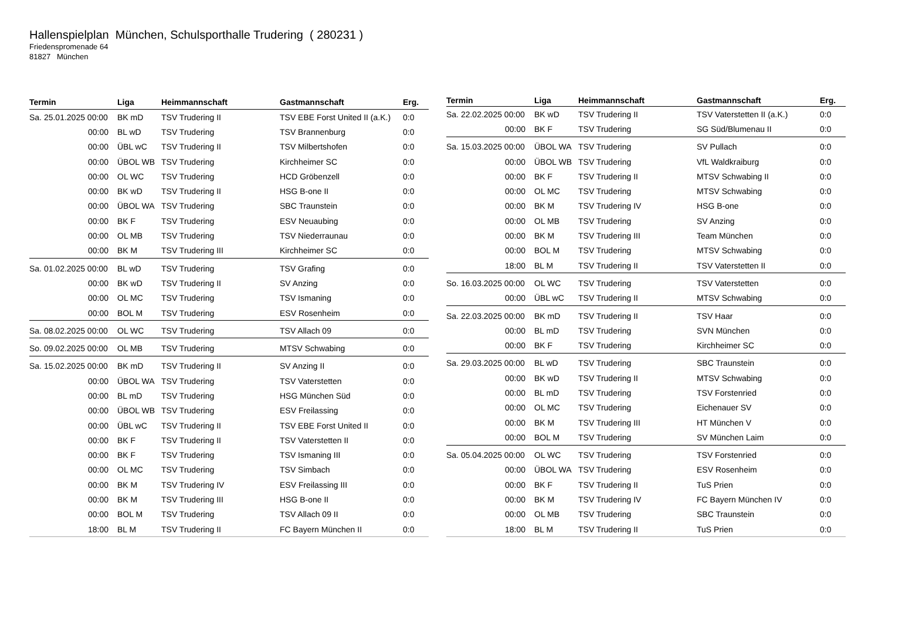Hallenspielplan München, Schulsporthalle Trudering ( 280231 )
Friedenspromenade 64
81827 München
| Termin | Liga | Heimmannschaft | Gastmannschaft | Erg. |
| --- | --- | --- | --- | --- |
| Sa. 25.01.2025 00:00 | BK mD | TSV Trudering II | TSV EBE Forst United II (a.K.) | 0:0 |
| 00:00 | BL wD | TSV Trudering | TSV Brannenburg | 0:0 |
| 00:00 | ÜBL wC | TSV Trudering II | TSV Milbertshofen | 0:0 |
| 00:00 | ÜBOL WB | TSV Trudering | Kirchheimer SC | 0:0 |
| 00:00 | OL WC | TSV Trudering | HCD Gröbenzell | 0:0 |
| 00:00 | BK wD | TSV Trudering II | HSG B-one II | 0:0 |
| 00:00 | ÜBOL WA | TSV Trudering | SBC Traunstein | 0:0 |
| 00:00 | BK F | TSV Trudering | ESV Neuaubing | 0:0 |
| 00:00 | OL MB | TSV Trudering | TSV Niederraunau | 0:0 |
| 00:00 | BK M | TSV Trudering III | Kirchheimer SC | 0:0 |
| Sa. 01.02.2025 00:00 | BL wD | TSV Trudering | TSV Grafing | 0:0 |
| 00:00 | BK wD | TSV Trudering II | SV Anzing | 0:0 |
| 00:00 | OL MC | TSV Trudering | TSV Ismaning | 0:0 |
| 00:00 | BOL M | TSV Trudering | ESV Rosenheim | 0:0 |
| Sa. 08.02.2025 00:00 | OL WC | TSV Trudering | TSV Allach 09 | 0:0 |
| So. 09.02.2025 00:00 | OL MB | TSV Trudering | MTSV Schwabing | 0:0 |
| Sa. 15.02.2025 00:00 | BK mD | TSV Trudering II | SV Anzing II | 0:0 |
| 00:00 | ÜBOL WA | TSV Trudering | TSV Vaterstetten | 0:0 |
| 00:00 | BL mD | TSV Trudering | HSG München Süd | 0:0 |
| 00:00 | ÜBOL WB | TSV Trudering | ESV Freilassing | 0:0 |
| 00:00 | ÜBL wC | TSV Trudering II | TSV EBE Forst United II | 0:0 |
| 00:00 | BK F | TSV Trudering II | TSV Vaterstetten II | 0:0 |
| 00:00 | BK F | TSV Trudering | TSV Ismaning III | 0:0 |
| 00:00 | OL MC | TSV Trudering | TSV Simbach | 0:0 |
| 00:00 | BK M | TSV Trudering IV | ESV Freilassing III | 0:0 |
| 00:00 | BK M | TSV Trudering III | HSG B-one II | 0:0 |
| 00:00 | BOL M | TSV Trudering | TSV Allach 09 II | 0:0 |
| 18:00 | BL M | TSV Trudering II | FC Bayern München II | 0:0 |
| Termin | Liga | Heimmannschaft | Gastmannschaft | Erg. |
| --- | --- | --- | --- | --- |
| Sa. 22.02.2025 00:00 | BK wD | TSV Trudering II | TSV Vaterstetten II (a.K.) | 0:0 |
| 00:00 | BK F | TSV Trudering | SG Süd/Blumenau II | 0:0 |
| Sa. 15.03.2025 00:00 | ÜBOL WA | TSV Trudering | SV Pullach | 0:0 |
| 00:00 | ÜBOL WB | TSV Trudering | VfL Waldkraiburg | 0:0 |
| 00:00 | BK F | TSV Trudering II | MTSV Schwabing II | 0:0 |
| 00:00 | OL MC | TSV Trudering | MTSV Schwabing | 0:0 |
| 00:00 | BK M | TSV Trudering IV | HSG B-one | 0:0 |
| 00:00 | OL MB | TSV Trudering | SV Anzing | 0:0 |
| 00:00 | BK M | TSV Trudering III | Team München | 0:0 |
| 00:00 | BOL M | TSV Trudering | MTSV Schwabing | 0:0 |
| 18:00 | BL M | TSV Trudering II | TSV Vaterstetten II | 0:0 |
| So. 16.03.2025 00:00 | OL WC | TSV Trudering | TSV Vaterstetten | 0:0 |
| 00:00 | ÜBL wC | TSV Trudering II | MTSV Schwabing | 0:0 |
| Sa. 22.03.2025 00:00 | BK mD | TSV Trudering II | TSV Haar | 0:0 |
| 00:00 | BL mD | TSV Trudering | SVN München | 0:0 |
| 00:00 | BK F | TSV Trudering | Kirchheimer SC | 0:0 |
| Sa. 29.03.2025 00:00 | BL wD | TSV Trudering | SBC Traunstein | 0:0 |
| 00:00 | BK wD | TSV Trudering II | MTSV Schwabing | 0:0 |
| 00:00 | BL mD | TSV Trudering | TSV Forstenried | 0:0 |
| 00:00 | OL MC | TSV Trudering | Eichenauer SV | 0:0 |
| 00:00 | BK M | TSV Trudering III | HT München V | 0:0 |
| 00:00 | BOL M | TSV Trudering | SV München Laim | 0:0 |
| Sa. 05.04.2025 00:00 | OL WC | TSV Trudering | TSV Forstenried | 0:0 |
| 00:00 | ÜBOL WA | TSV Trudering | ESV Rosenheim | 0:0 |
| 00:00 | BK F | TSV Trudering II | TuS Prien | 0:0 |
| 00:00 | BK M | TSV Trudering IV | FC Bayern München IV | 0:0 |
| 00:00 | OL MB | TSV Trudering | SBC Traunstein | 0:0 |
| 18:00 | BL M | TSV Trudering II | TuS Prien | 0:0 |